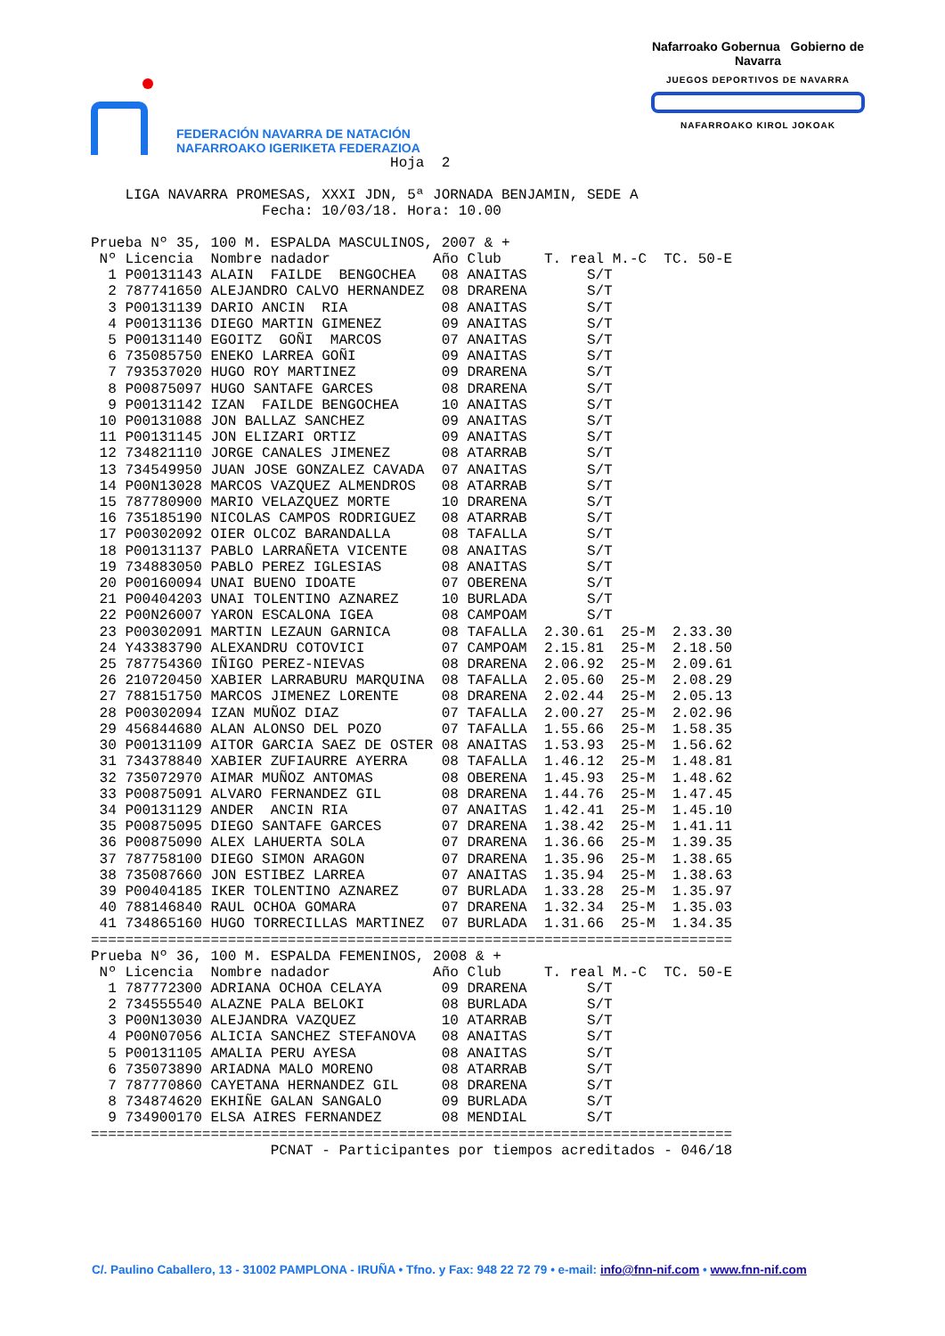FEDERACIÓN NAVARRA DE NATACIÓN
NAFARROAKO IGERIKETA FEDERAZIOA
Nafarroako Gobernua Gobierno de Navarra
JUEGOS DEPORTIVOS DE NAVARRA
NAFARROAKO KIROL JOKOAK
Hoja 2 LIGA NAVARRA PROMESAS, XXXI JDN, 5ª JORNADA BENJAMIN, SEDE A Fecha: 10/03/18. Hora: 10.00 Prueba Nº 35, 100 M. ESPALDA MASCULINOS, 2007 & +
| Nº | Licencia | Nombre nadador | Año | Club | T. real | M.-C | TC. 50-E |
| --- | --- | --- | --- | --- | --- | --- | --- |
| 1 | P00131143 | ALAIN FAILDE BENGOCHEA | 08 | ANAITAS | S/T | | |
| 2 | 787741650 | ALEJANDRO CALVO HERNANDEZ | 08 | DRARENA | S/T | | |
| 3 | P00131139 | DARIO ANCIN RIA | 08 | ANAITAS | S/T | | |
| 4 | P00131136 | DIEGO MARTIN GIMENEZ | 09 | ANAITAS | S/T | | |
| 5 | P00131140 | EGOITZ GOÑI MARCOS | 07 | ANAITAS | S/T | | |
| 6 | 735085750 | ENEKO LARREA GOÑI | 09 | ANAITAS | S/T | | |
| 7 | 793537020 | HUGO ROY MARTINEZ | 09 | DRARENA | S/T | | |
| 8 | P00875097 | HUGO SANTAFE GARCES | 08 | DRARENA | S/T | | |
| 9 | P00131142 | IZAN FAILDE BENGOCHEA | 10 | ANAITAS | S/T | | |
| 10 | P00131088 | JON BALLAZ SANCHEZ | 09 | ANAITAS | S/T | | |
| 11 | P00131145 | JON ELIZARI ORTIZ | 09 | ANAITAS | S/T | | |
| 12 | 734821110 | JORGE CANALES JIMENEZ | 08 | ATARRAB | S/T | | |
| 13 | 734549950 | JUAN JOSE GONZALEZ CAVADA | 07 | ANAITAS | S/T | | |
| 14 | P00N13028 | MARCOS VAZQUEZ ALMENDROS | 08 | ATARRAB | S/T | | |
| 15 | 787780900 | MARIO VELAZQUEZ MORTE | 10 | DRARENA | S/T | | |
| 16 | 735185190 | NICOLAS CAMPOS RODRIGUEZ | 08 | ATARRAB | S/T | | |
| 17 | P00302092 | OIER OLCOZ BARANDALLA | 08 | TAFALLA | S/T | | |
| 18 | P00131137 | PABLO LARRAÑETA VICENTE | 08 | ANAITAS | S/T | | |
| 19 | 734883050 | PABLO PEREZ IGLESIAS | 08 | ANAITAS | S/T | | |
| 20 | P00160094 | UNAI BUENO IDOATE | 07 | OBERENA | S/T | | |
| 21 | P00404203 | UNAI TOLENTINO AZNAREZ | 10 | BURLADA | S/T | | |
| 22 | P00N26007 | YARON ESCALONA IGEA | 08 | CAMPOAM | S/T | | |
| 23 | P00302091 | MARTIN LEZAUN GARNICA | 08 | TAFALLA | 2.30.61 | 25-M | 2.33.30 |
| 24 | Y43383790 | ALEXANDRU COTOVICI | 07 | CAMPOAM | 2.15.81 | 25-M | 2.18.50 |
| 25 | 787754360 | IÑIGO PEREZ-NIEVAS | 08 | DRARENA | 2.06.92 | 25-M | 2.09.61 |
| 26 | 210720450 | XABIER LARRABURU MARQUINA | 08 | TAFALLA | 2.05.60 | 25-M | 2.08.29 |
| 27 | 788151750 | MARCOS JIMENEZ LORENTE | 08 | DRARENA | 2.02.44 | 25-M | 2.05.13 |
| 28 | P00302094 | IZAN MUÑOZ DIAZ | 07 | TAFALLA | 2.00.27 | 25-M | 2.02.96 |
| 29 | 456844680 | ALAN ALONSO DEL POZO | 07 | TAFALLA | 1.55.66 | 25-M | 1.58.35 |
| 30 | P00131109 | AITOR GARCIA SAEZ DE OSTER | 08 | ANAITAS | 1.53.93 | 25-M | 1.56.62 |
| 31 | 734378840 | XABIER ZUFIAURRE AYERRA | 08 | TAFALLA | 1.46.12 | 25-M | 1.48.81 |
| 32 | 735072970 | AIMAR MUÑOZ ANTOMAS | 08 | OBERENA | 1.45.93 | 25-M | 1.48.62 |
| 33 | P00875091 | ALVARO FERNANDEZ GIL | 08 | DRARENA | 1.44.76 | 25-M | 1.47.45 |
| 34 | P00131129 | ANDER ANCIN RIA | 07 | ANAITAS | 1.42.41 | 25-M | 1.45.10 |
| 35 | P00875095 | DIEGO SANTAFE GARCES | 07 | DRARENA | 1.38.42 | 25-M | 1.41.11 |
| 36 | P00875090 | ALEX LAHUERTA SOLA | 07 | DRARENA | 1.36.66 | 25-M | 1.39.35 |
| 37 | 787758100 | DIEGO SIMON ARAGON | 07 | DRARENA | 1.35.96 | 25-M | 1.38.65 |
| 38 | 735087660 | JON ESTIBEZ LARREA | 07 | ANAITAS | 1.35.94 | 25-M | 1.38.63 |
| 39 | P00404185 | IKER TOLENTINO AZNAREZ | 07 | BURLADA | 1.33.28 | 25-M | 1.35.97 |
| 40 | 788146840 | RAUL OCHOA GOMARA | 07 | DRARENA | 1.32.34 | 25-M | 1.35.03 |
| 41 | 734865160 | HUGO TORRECILLAS MARTINEZ | 07 | BURLADA | 1.31.66 | 25-M | 1.34.35 |
=========================================================================== Prueba Nº 36, 100 M. ESPALDA FEMENINOS, 2008 & +
| Nº | Licencia | Nombre nadador | Año | Club | T. real | M.-C | TC. 50-E |
| --- | --- | --- | --- | --- | --- | --- | --- |
| 1 | 787772300 | ADRIANA OCHOA CELAYA | 09 | DRARENA | S/T | | |
| 2 | 734555540 | ALAZNE PALA BELOKI | 08 | BURLADA | S/T | | |
| 3 | P00N13030 | ALEJANDRA VAZQUEZ | 10 | ATARRAB | S/T | | |
| 4 | P00N07056 | ALICIA SANCHEZ STEFANOVA | 08 | ANAITAS | S/T | | |
| 5 | P00131105 | AMALIA PERU AYESA | 08 | ANAITAS | S/T | | |
| 6 | 735073890 | ARIADNA MALO MORENO | 08 | ATARRAB | S/T | | |
| 7 | 787770860 | CAYETANA HERNANDEZ GIL | 08 | DRARENA | S/T | | |
| 8 | 734874620 | EKHIÑE GALAN SANGALO | 09 | BURLADA | S/T | | |
| 9 | 734900170 | ELSA AIRES FERNANDEZ | 08 | MENDIAL | S/T | | |
=========================================================================== PCNAT - Participantes por tiempos acreditados - 046/18
C/. Paulino Caballero, 13 - 31002 PAMPLONA - IRUÑA • Tfno. y Fax: 948 22 72 79 • e-mail: info@fnn-nif.com • www.fnn-nif.com